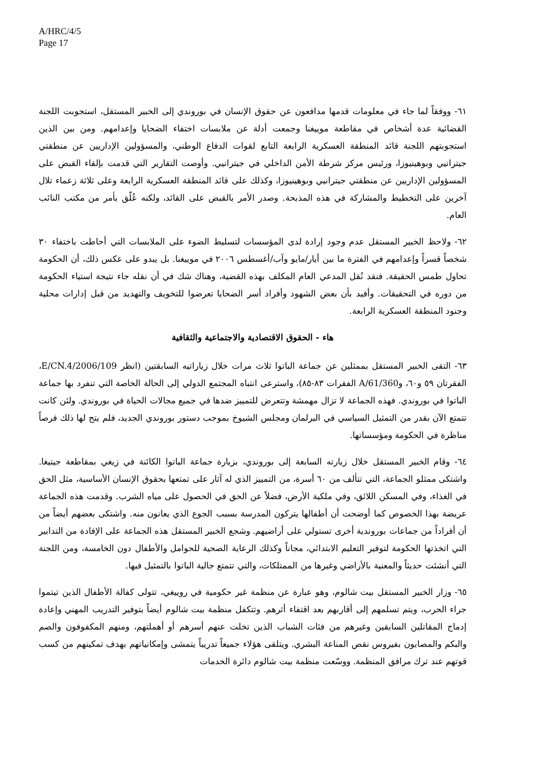A/HRC/4/5
Page 17
٦١- ووفقاً لما جاء في معلومات قدمها مدافعون عن حقوق الإنسان في بوروندي إلى الخبير المستقل، استجوبت اللجنة القضائية عدة أشخاص في مقاطعة موييغنا وجمعت أدلة عن ملابسات اختفاء الضحايا وإعدامهم. ومن بين الذين استجوبتهم اللجنة قائد المنطقة العسكرية الرابعة التابع لقوات الدفاع الوطني، والمسؤولين الإداريين عن منطقتي جيترانيي وبوهينيوزا، ورئيس مركز شرطة الأمن الداخلي في جيترانيي. وأوصت التقارير التي قدمت بإلقاء القبض على المسؤولين الإداريين عن منطقتي جيترانيي وبوهينيوزا، وكذلك على قائد المنطقة العسكرية الرابعة وعلى ثلاثة زعماء تلال آخرين على التخطيط والمشاركة في هذه المذبحة. وصدر الأمر بالقبض على القائد، ولكنه عُلّق بأمر من مكتب النائب العام.
٦٢- ولاحظ الخبير المستقل عدم وجود إرادة لدى المؤسسات لتسليط الضوء على الملابسات التي أحاطت باختفاء ٣٠ شخصاً قسراً وإعدامهم في الفترة ما بين أيار/مايو وآب/أغسطس ٢٠٠٦ في موييغنا. بل يبدو على عكس ذلك، أن الحكومة تحاول طمس الحقيقة. فنقد نُقل المدعي العام المكلف بهذه القضية، وهناك شك في أن نقله جاء نتيجة استياء الحكومة من دوره في التحقيقات. وأفيد بأن بعض الشهود وأفراد أسر الضحايا تعرضوا للتخويف والتهديد من قبل إدارات محلية وجنود المنطقة العسكرية الرابعة.
هاء - الحقوق الاقتصادية والاجتماعية والثقافية
٦٣- التقى الخبير المستقل بممثلين عن جماعة الباتوا ثلاث مرات خلال زياراتيه السابقتين (انظر E/CN.4/2006/109، الفقرتان ٥٩ و٦٠، وA/61/360 الفقرات ٨٣-٨٥)، واسترعى انتباه المجتمع الدولي إلى الحالة الخاصة التي تنفرد بها جماعة الباتوا في بوروندي. فهذه الجماعة لا تزال مهمشة وتتعرض للتمييز ضدها في جميع مجالات الحياة في بوروندي. ولئن كانت تتمتع الآن بقدر من التمثيل السياسي في البرلمان ومجلس الشيوخ بموجب دستور بوروندي الجديد، فلم يتح لها ذلك فرصاً مناظرة في الحكومة ومؤسساتها.
٦٤- وقام الخبير المستقل خلال زيارته السابعة إلى بوروندي، بزيارة جماعة الباتوا الكائنة في زيغي بمقاطعة جيتيغا. واشتكى ممثلو الجماعة، التي تتألف من ٦٠ أسرة، من التمييز الذي له آثار على تمتعها بحقوق الإنسان الأساسية، مثل الحق في الغذاء، وفي المسكن اللائق، وفي ملكية الأرض، فضلاً عن الحق في الحصول على مياه الشرب. وقدمت هذه الجماعة عريضة بهذا الخصوص كما أوضحت أن أطفالها يتركون المدرسة بسبب الجوع الذي يعانون منه. واشتكى بعضهم أيضاً من أن أفراداً من جماعات بوروندية أخرى تستولي على أراضيهم. وشجع الخبير المستقل هذه الجماعة على الإفادة من التدابير التي اتخذتها الحكومة لتوفير التعليم الابتدائي، مجاناً وكذلك الرعاية الصحية للحوامل والأطفال دون الخامسة، ومن اللجنة التي أنشئت حديثاً والمعنية بالأراضي وغيرها من الممتلكات، والتي تتمتع جالية الباتوا بالتمثيل فيها.
٦٥- وزار الخبير المستقل بيت شالوم، وهو عبارة عن منظمة غير حكومية في روييغي، تتولى كفالة الأطفال الذين تيتموا جراء الحرب، ويتم تسلمهم إلى أقاربهم بعد اقتفاء أثرهم. وتتكفل منظمة بيت شالوم أيضاً بتوفير التدريب المهني وإعادة إدماج المقاتلين السابقين وغيرهم من فئات الشباب الذين تخلت عنهم أسرهم أو أهملتهم، ومنهم المكفوفون والصم والبكم والمصابون بفيروس نقص المناعة البشري. ويتلقى هؤلاء جميعاً تدريباً يتمشى وإمكانياتهم بهدف تمكينهم من كسب قوتهم عند ترك مرافق المنظمة. ووسّعت منظمة بيت شالوم دائرة الخدمات